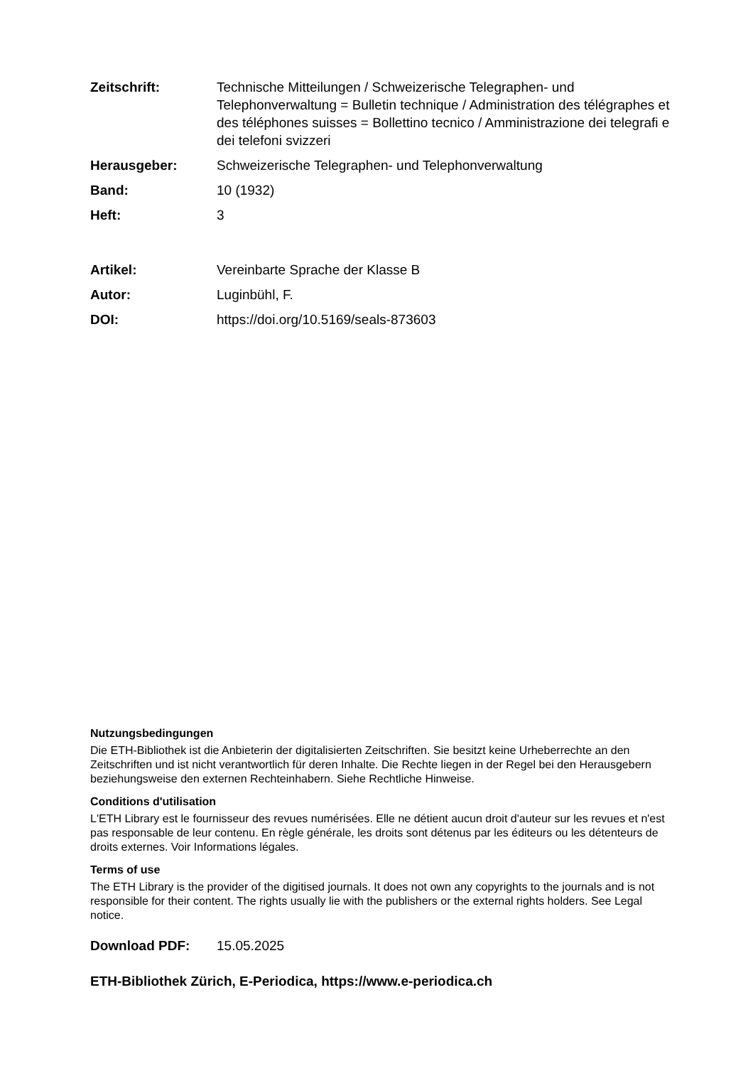Zeitschrift: Technische Mitteilungen / Schweizerische Telegraphen- und Telephonverwaltung = Bulletin technique / Administration des télégraphes et des téléphones suisses = Bollettino tecnico / Amministrazione dei telegrafi e dei telefoni svizzeri
Herausgeber: Schweizerische Telegraphen- und Telephonverwaltung
Band: 10 (1932)
Heft: 3
Artikel: Vereinbarte Sprache der Klasse B
Autor: Luginbühl, F.
DOI: https://doi.org/10.5169/seals-873603
Nutzungsbedingungen
Die ETH-Bibliothek ist die Anbieterin der digitalisierten Zeitschriften. Sie besitzt keine Urheberrechte an den Zeitschriften und ist nicht verantwortlich für deren Inhalte. Die Rechte liegen in der Regel bei den Herausgebern beziehungsweise den externen Rechteinhabern. Siehe Rechtliche Hinweise.
Conditions d'utilisation
L'ETH Library est le fournisseur des revues numérisées. Elle ne détient aucun droit d'auteur sur les revues et n'est pas responsable de leur contenu. En règle générale, les droits sont détenus par les éditeurs ou les détenteurs de droits externes. Voir Informations légales.
Terms of use
The ETH Library is the provider of the digitised journals. It does not own any copyrights to the journals and is not responsible for their content. The rights usually lie with the publishers or the external rights holders. See Legal notice.
Download PDF: 15.05.2025
ETH-Bibliothek Zürich, E-Periodica, https://www.e-periodica.ch